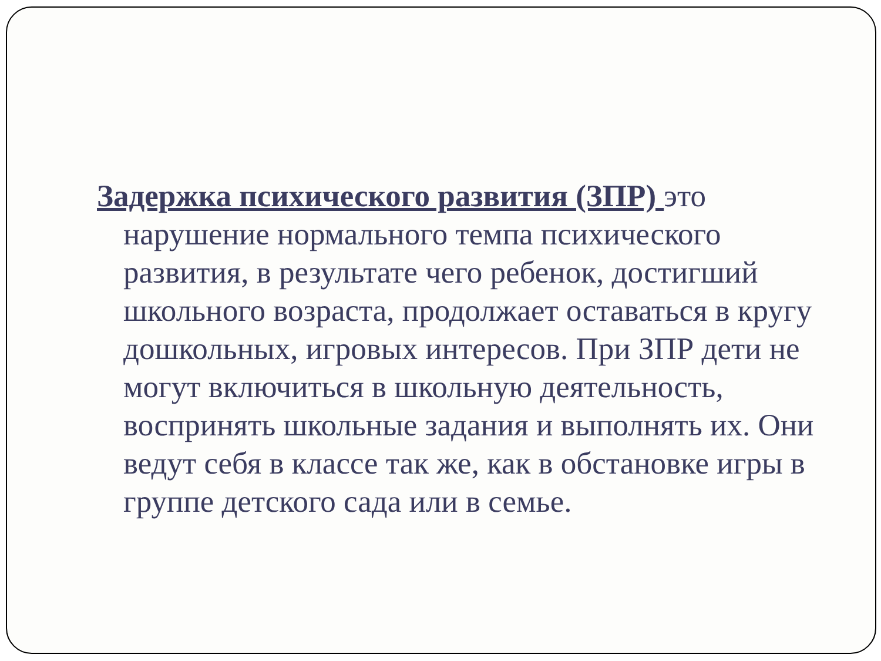Задержка психического развития (ЗПР) это нарушение нормального темпа психического развития, в результате чего ребенок, достигший школьного возраста, продолжает оставаться в кругу дошкольных, игровых интересов. При ЗПР дети не могут включиться в школьную деятельность, воспринять школьные задания и выполнять их. Они ведут себя в классе так же, как в обстановке игры в группе детского сада или в семье.